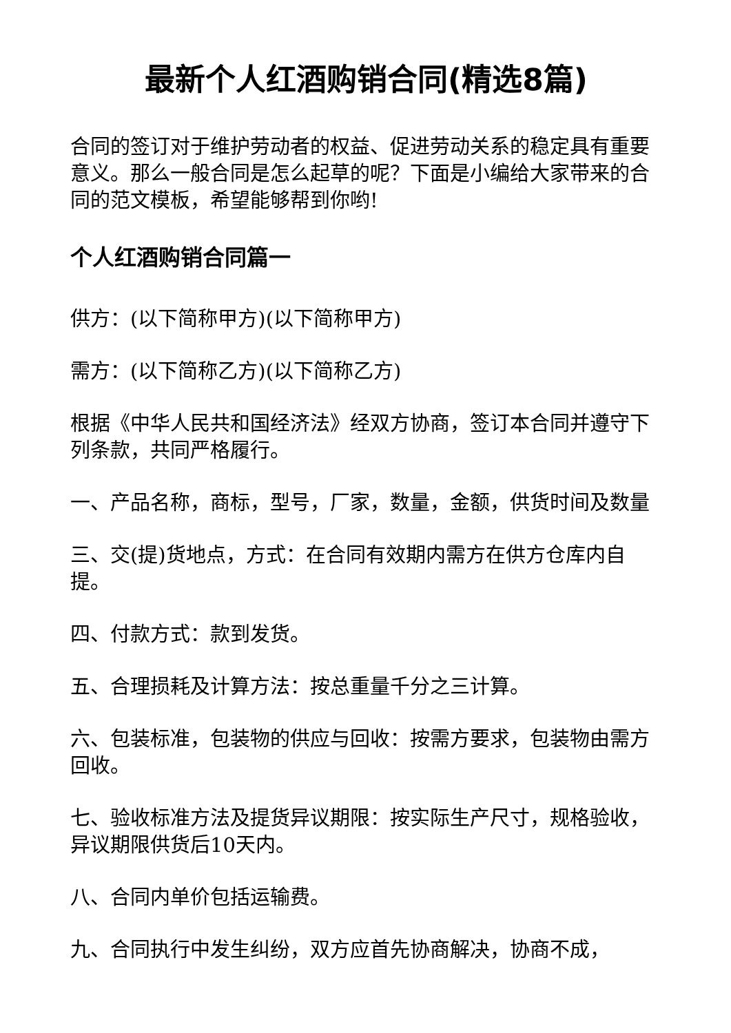最新个人红酒购销合同(精选8篇)
合同的签订对于维护劳动者的权益、促进劳动关系的稳定具有重要意义。那么一般合同是怎么起草的呢？下面是小编给大家带来的合同的范文模板，希望能够帮到你哟!
个人红酒购销合同篇一
供方：(以下简称甲方)(以下简称甲方)
需方：(以下简称乙方)(以下简称乙方)
根据《中华人民共和国经济法》经双方协商，签订本合同并遵守下列条款，共同严格履行。
一、产品名称，商标，型号，厂家，数量，金额，供货时间及数量
三、交(提)货地点，方式：在合同有效期内需方在供方仓库内自提。
四、付款方式：款到发货。
五、合理损耗及计算方法：按总重量千分之三计算。
六、包装标准，包装物的供应与回收：按需方要求，包装物由需方回收。
七、验收标准方法及提货异议期限：按实际生产尺寸，规格验收，异议期限供货后10天内。
八、合同内单价包括运输费。
九、合同执行中发生纠纷，双方应首先协商解决，协商不成，